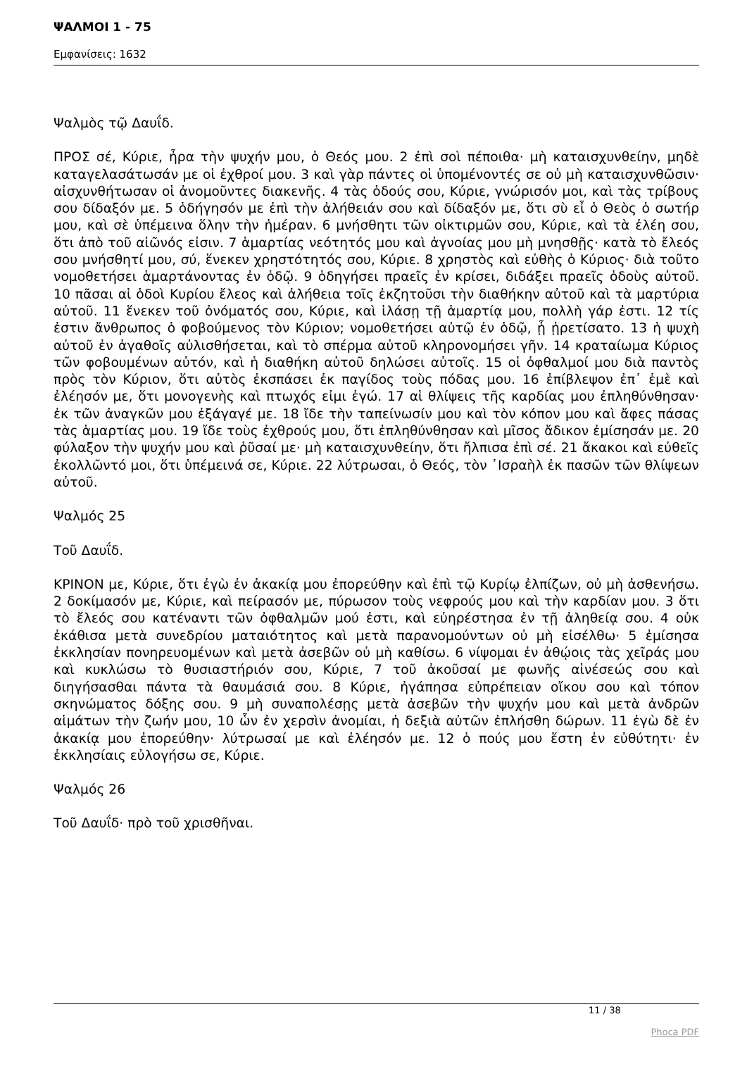ΨΑΛΜΟΙ 1 - 75
Εμφανίσεις: 1632
Ψαλμὸς τῷ Δαυΐδ.
ΠΡΟΣ σέ, Κύριε, ἦρα τὴν ψυχήν μου, ὁ Θεός μου. 2 ἐπὶ σοὶ πέποιθα· μὴ καταισχυνθείην, μηδὲ καταγελασάτωσάν με οἱ ἐχθροί μου. 3 καὶ γὰρ πάντες οἱ ὑπομένοντές σε οὐ μὴ καταισχυνθῶσιν· αἰσχυνθήτωσαν οἱ ἀνομοῦντες διακενῆς. 4 τὰς ὁδούς σου, Κύριε, γνώρισόν μοι, καὶ τὰς τρίβους σου δίδαξόν με. 5 ὁδήγησόν με ἐπὶ τὴν ἀλήθειάν σου καὶ δίδαξόν με, ὅτι σὺ εἶ ὁ Θεὸς ὁ σωτήρ μου, καὶ σὲ ὑπέμεινα ὅλην τὴν ἡμέραν. 6 μνήσθητι τῶν οἰκτιρμῶν σου, Κύριε, καὶ τὰ ἐλέη σου, ὅτι ἀπὸ τοῦ αἰῶνός εἰσιν. 7 ἁμαρτίας νεότητός μου καὶ ἀγνοίας μου μὴ μνησθῇς· κατὰ τὸ ἔλεός σου μνήσθητί μου, σύ, ἕνεκεν χρηστότητός σου, Κύριε. 8 χρηστὸς καὶ εὐθὴς ὁ Κύριος· διὰ τοῦτο νομοθετήσει ἁμαρτάνοντας ἐν ὁδῷ. 9 ὁδηγήσει πραεῖς ἐν κρίσει, διδάξει πραεῖς ὁδοὺς αὐτοῦ. 10 πᾶσαι αἱ ὁδοὶ Κυρίου ἔλεος καὶ ἀλήθεια τοῖς ἐκζητοῦσι τὴν διαθήκην αὐτοῦ καὶ τὰ μαρτύρια αὐτοῦ. 11 ἕνεκεν τοῦ ὀνόματός σου, Κύριε, καὶ ἱλάσῃ τῇ ἁμαρτίᾳ μου, πολλὴ γάρ ἐστι. 12 τίς ἐστιν ἄνθρωπος ὁ φοβούμενος τὸν Κύριον; νομοθετήσει αὐτῷ ἐν ὁδῷ, ᾗ ᾑρετίσατο. 13 ἡ ψυχὴ αὐτοῦ ἐν ἀγαθοῖς αὐλισθήσεται, καὶ τὸ σπέρμα αὐτοῦ κληρονομήσει γῆν. 14 κραταίωμα Κύριος τῶν φοβουμένων αὐτόν, καὶ ἡ διαθήκη αὐτοῦ δηλώσει αὐτοῖς. 15 οἱ ὀφθαλμοί μου διὰ παντὸς πρὸς τὸν Κύριον, ὅτι αὐτὸς ἐκσπάσει ἐκ παγίδος τοὺς πόδας μου. 16 ἐπίβλεψον ἐπ᾿ ἐμὲ καὶ ἐλέησόν με, ὅτι μονογενὴς καὶ πτωχός εἰμι ἐγώ. 17 αἱ θλίψεις τῆς καρδίας μου ἐπληθύνθησαν· ἐκ τῶν ἀναγκῶν μου ἐξάγαγέ με. 18 ἴδε τὴν ταπείνωσίν μου καὶ τὸν κόπον μου καὶ ἄφες πάσας τὰς ἁμαρτίας μου. 19 ἴδε τοὺς ἐχθρούς μου, ὅτι ἐπληθύνθησαν καὶ μῖσος ἄδικον ἐμίσησάν με. 20 φύλαξον τὴν ψυχήν μου καὶ ῥῦσαί με· μὴ καταισχυνθείην, ὅτι ἤλπισα ἐπὶ σέ. 21 ἄκακοι καὶ εὐθεῖς ἐκολλῶντό μοι, ὅτι ὑπέμεινά σε, Κύριε. 22 λύτρωσαι, ὁ Θεός, τὸν ᾿Ισραὴλ ἐκ πασῶν τῶν θλίψεων αὐτοῦ.
Ψαλμός 25
Τοῦ Δαυΐδ.
ΚΡΙΝΟΝ με, Κύριε, ὅτι ἐγὼ ἐν ἀκακίᾳ μου ἐπορεύθην καὶ ἐπὶ τῷ Κυρίῳ ἐλπίζων, οὐ μὴ ἀσθενήσω. 2 δοκίμασόν με, Κύριε, καὶ πείρασόν με, πύρωσον τοὺς νεφρούς μου καὶ τὴν καρδίαν μου. 3 ὅτι τὸ ἔλεός σου κατέναντι τῶν ὀφθαλμῶν μού ἐστι, καὶ εὐηρέστησα ἐν τῇ ἀληθείᾳ σου. 4 οὐκ ἐκάθισα μετὰ συνεδρίου ματαιότητος καὶ μετὰ παρανομούντων οὐ μὴ εἰσέλθω· 5 ἐμίσησα ἐκκλησίαν πονηρευομένων καὶ μετὰ ἀσεβῶν οὐ μὴ καθίσω. 6 νίψομαι ἐν ἀθῴοις τὰς χεῖράς μου καὶ κυκλώσω τὸ θυσιαστήριόν σου, Κύριε, 7 τοῦ ἀκοῦσαί με φωνῆς αἰνέσεώς σου καὶ διηγήσασθαι πάντα τὰ θαυμάσιά σου. 8 Κύριε, ἠγάπησα εὐπρέπειαν οἴκου σου καὶ τόπον σκηνώματος δόξης σου. 9 μὴ συναπολέσῃς μετὰ ἀσεβῶν τὴν ψυχήν μου καὶ μετὰ ἀνδρῶν αἱμάτων τὴν ζωήν μου, 10 ὧν ἐν χερσὶν ἀνομίαι, ἡ δεξιὰ αὐτῶν ἐπλήσθη δώρων. 11 ἐγὼ δὲ ἐν ἀκακίᾳ μου ἐπορεύθην· λύτρωσαί με καὶ ἐλέησόν με. 12 ὁ πούς μου ἔστη ἐν εὐθύτητι· ἐν ἐκκλησίαις εὐλογήσω σε, Κύριε.
Ψαλμός 26
Τοῦ Δαυΐδ· πρὸ τοῦ χρισθῆναι.
11 / 38
Phoca PDF